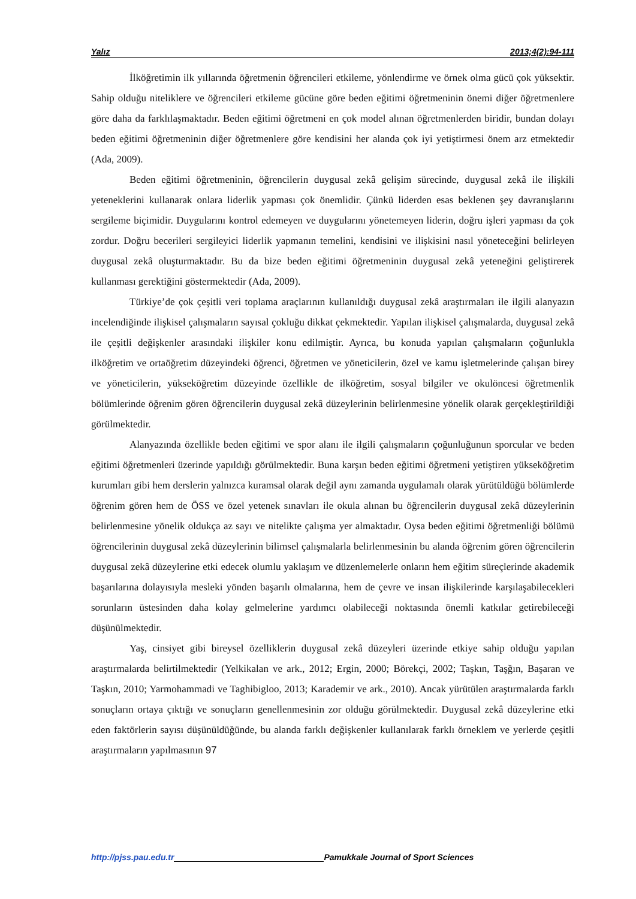Yalız 2013;4(2):94-111
İlköğretimin ilk yıllarında öğretmenin öğrencileri etkileme, yönlendirme ve örnek olma gücü çok yüksektir. Sahip olduğu niteliklere ve öğrencileri etkileme gücüne göre beden eğitimi öğretmeninin önemi diğer öğretmenlere göre daha da farklılaşmaktadır. Beden eğitimi öğretmeni en çok model alınan öğretmenlerden biridir, bundan dolayı beden eğitimi öğretmeninin diğer öğretmenlere göre kendisini her alanda çok iyi yetiştirmesi önem arz etmektedir (Ada, 2009).
Beden eğitimi öğretmeninin, öğrencilerin duygusal zekâ gelişim sürecinde, duygusal zekâ ile ilişkili yeteneklerini kullanarak onlara liderlik yapması çok önemlidir. Çünkü liderden esas beklenen şey davranışlarını sergileme biçimidir. Duygularını kontrol edemeyen ve duygularını yönetemeyen liderin, doğru işleri yapması da çok zordur. Doğru becerileri sergileyici liderlik yapmanın temelini, kendisini ve ilişkisini nasıl yöneteceğini belirleyen duygusal zekâ oluşturmaktadır. Bu da bize beden eğitimi öğretmeninin duygusal zekâ yeteneğini geliştirerek kullanması gerektiğini göstermektedir (Ada, 2009).
Türkiye’de çok çeşitli veri toplama araçlarının kullanıldığı duygusal zekâ araştırmaları ile ilgili alanyazın incelendiğinde ilişkisel çalışmaların sayısal çokluğu dikkat çekmektedir. Yapılan ilişkisel çalışmalarda, duygusal zekâ ile çeşitli değişkenler arasındaki ilişkiler konu edilmiştir. Ayrıca, bu konuda yapılan çalışmaların çoğunlukla ilköğretim ve ortaöğretim düzeyindeki öğrenci, öğretmen ve yöneticilerin, özel ve kamu işletmelerinde çalışan birey ve yöneticilerin, yükseköğretim düzeyinde özellikle de ilköğretim, sosyal bilgiler ve okulöncesi öğretmenlik bölümlerinde öğrenim gören öğrencilerin duygusal zekâ düzeylerinin belirlenmesine yönelik olarak gerçekleştirildiği görülmektedir.
Alanyazında özellikle beden eğitimi ve spor alanı ile ilgili çalışmaların çoğunluğunun sporcular ve beden eğitimi öğretmenleri üzerinde yapıldığı görülmektedir. Buna karşın beden eğitimi öğretmeni yetiştiren yükseköğretim kurumları gibi hem derslerin yalnızca kuramsal olarak değil aynı zamanda uygulamalı olarak yürütüldüğü bölümlerde öğrenim gören hem de ÖSS ve özel yetenek sınavları ile okula alınan bu öğrencilerin duygusal zekâ düzeylerinin belirlenmesine yönelik oldukça az sayı ve nitelikte çalışma yer almaktadır. Oysa beden eğitimi öğretmenliği bölümü öğrencilerinin duygusal zekâ düzeylerinin bilimsel çalışmalarla belirlenmesinin bu alanda öğrenim gören öğrencilerin duygusal zekâ düzeylerine etki edecek olumlu yaklaşım ve düzenlemelerle onların hem eğitim süreçlerinde akademik başarılarına dolayısıyla mesleki yönden başarılı olmalarına, hem de çevre ve insan ilişkilerinde karşılaşabilecekleri sorunların üstesinden daha kolay gelmelerine yardımcı olabileceği noktasında önemli katkılar getirebileceği düşünülmektedir.
Yaş, cinsiyet gibi bireysel özelliklerin duygusal zekâ düzeyleri üzerinde etkiye sahip olduğu yapılan araştırmalarda belirtilmektedir (Yelkikalan ve ark., 2012; Ergin, 2000; Börekçi, 2002; Taşkın, Taşğın, Başaran ve Taşkın, 2010; Yarmohammadi ve Taghibigloo, 2013; Karademir ve ark., 2010). Ancak yürütülen araştırmalarda farklı sonuçların ortaya çıktığı ve sonuçların genellenmesinin zor olduğu görülmektedir. Duygusal zekâ düzeylerine etki eden faktörlerin sayısı düşünüldüğünde, bu alanda farklı değişkenler kullanılarak farklı örneklem ve yerlerde çeşitli araştırmaların yapılmasının 97
http://pjss.pau.edu.tr Pamukkale Journal of Sport Sciences